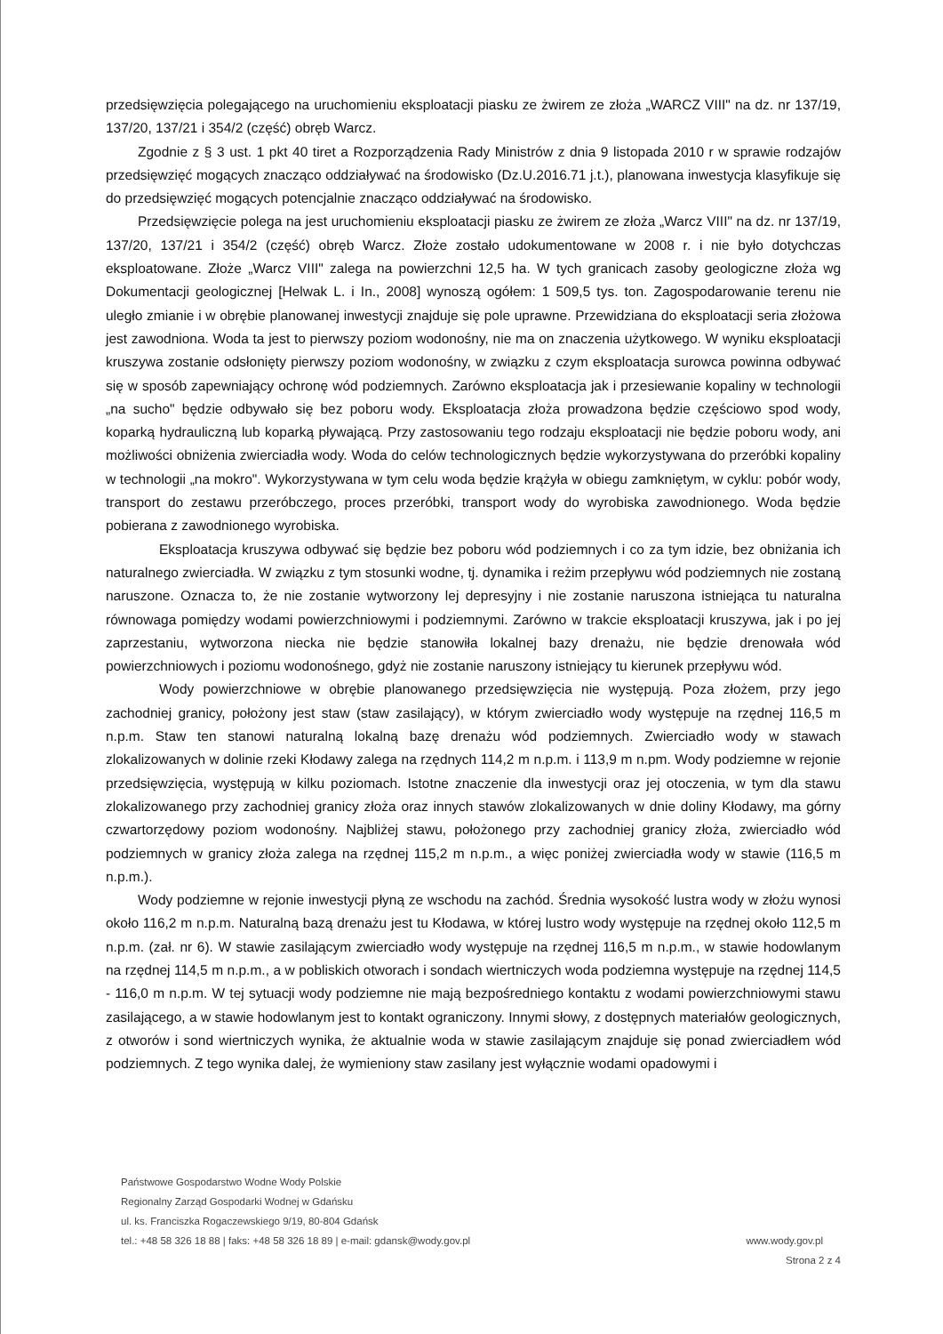przedsięwzięcia polegającego na uruchomieniu eksploatacji piasku ze żwirem ze złoża „WARCZ VIII" na dz. nr 137/19, 137/20, 137/21 i 354/2 (część) obręb Warcz.
Zgodnie z § 3 ust. 1 pkt 40 tiret a Rozporządzenia Rady Ministrów z dnia 9 listopada 2010 r w sprawie rodzajów przedsięwzięć mogących znacząco oddziaływać na środowisko (Dz.U.2016.71 j.t.), planowana inwestycja klasyfikuje się do przedsięwzięć mogących potencjalnie znacząco oddziaływać na środowisko.
Przedsięwzięcie polega na jest uruchomieniu eksploatacji piasku ze żwirem ze złoża „Warcz VIII" na dz. nr 137/19, 137/20, 137/21 i 354/2 (część) obręb Warcz. Złoże zostało udokumentowane w 2008 r. i nie było dotychczas eksploatowane. Złoże „Warcz VIII" zalega na powierzchni 12,5 ha. W tych granicach zasoby geologiczne złoża wg Dokumentacji geologicznej [Helwak L. i In., 2008] wynoszą ogółem: 1 509,5 tys. ton. Zagospodarowanie terenu nie uległo zmianie i w obrębie planowanej inwestycji znajduje się pole uprawne. Przewidziana do eksploatacji seria złożowa jest zawodniona. Woda ta jest to pierwszy poziom wodonośny, nie ma on znaczenia użytkowego. W wyniku eksploatacji kruszywa zostanie odsłonięty pierwszy poziom wodonośny, w związku z czym eksploatacja surowca powinna odbywać się w sposób zapewniający ochronę wód podziemnych. Zarówno eksploatacja jak i przesiewanie kopaliny w technologii „na sucho" będzie odbywało się bez poboru wody. Eksploatacja złoża prowadzona będzie częściowo spod wody, koparką hydrauliczną lub koparką pływającą. Przy zastosowaniu tego rodzaju eksploatacji nie będzie poboru wody, ani możliwości obniżenia zwierciadła wody. Woda do celów technologicznych będzie wykorzystywana do przeróbki kopaliny w technologii „na mokro". Wykorzystywana w tym celu woda będzie krążyła w obiegu zamkniętym, w cyklu: pobór wody, transport do zestawu przeróbczego, proces przeróbki, transport wody do wyrobiska zawodnionego. Woda będzie pobierana z zawodnionego wyrobiska.
Eksploatacja kruszywa odbywać się będzie bez poboru wód podziemnych i co za tym idzie, bez obniżania ich naturalnego zwierciadła. W związku z tym stosunki wodne, tj. dynamika i reżim przepływu wód podziemnych nie zostaną naruszone. Oznacza to, że nie zostanie wytworzony lej depresyjny i nie zostanie naruszona istniejąca tu naturalna równowaga pomiędzy wodami powierzchniowymi i podziemnymi. Zarówno w trakcie eksploatacji kruszywa, jak i po jej zaprzestaniu, wytworzona niecka nie będzie stanowiła lokalnej bazy drenażu, nie będzie drenowała wód powierzchniowych i poziomu wodonośnego, gdyż nie zostanie naruszony istniejący tu kierunek przepływu wód.
Wody powierzchniowe w obrębie planowanego przedsięwzięcia nie występują. Poza złożem, przy jego zachodniej granicy, położony jest staw (staw zasilający), w którym zwierciadło wody występuje na rzędnej 116,5 m n.p.m. Staw ten stanowi naturalną lokalną bazę drenażu wód podziemnych. Zwierciadło wody w stawach zlokalizowanych w dolinie rzeki Kłodawy zalega na rzędnych 114,2 m n.p.m. i 113,9 m n.pm. Wody podziemne w rejonie przedsięwzięcia, występują w kilku poziomach. Istotne znaczenie dla inwestycji oraz jej otoczenia, w tym dla stawu zlokalizowanego przy zachodniej granicy złoża oraz innych stawów zlokalizowanych w dnie doliny Kłodawy, ma górny czwartorzędowy poziom wodonośny. Najbliżej stawu, położonego przy zachodniej granicy złoża, zwierciadło wód podziemnych w granicy złoża zalega na rzędnej 115,2 m n.p.m., a więc poniżej zwierciadła wody w stawie (116,5 m n.p.m.).
Wody podziemne w rejonie inwestycji płyną ze wschodu na zachód. Średnia wysokość lustra wody w złożu wynosi około 116,2 m n.p.m. Naturalną bazą drenażu jest tu Kłodawa, w której lustro wody występuje na rzędnej około 112,5 m n.p.m. (zał. nr 6). W stawie zasilającym zwierciadło wody występuje na rzędnej 116,5 m n.p.m., w stawie hodowlanym na rzędnej 114,5 m n.p.m., a w pobliskich otworach i sondach wiertniczych woda podziemna występuje na rzędnej 114,5 - 116,0 m n.p.m. W tej sytuacji wody podziemne nie mają bezpośredniego kontaktu z wodami powierzchniowymi stawu zasilającego, a w stawie hodowlanym jest to kontakt ograniczony. Innymi słowy, z dostępnych materiałów geologicznych, z otworów i sond wiertniczych wynika, że aktualnie woda w stawie zasilającym znajduje się ponad zwierciadłem wód podziemnych. Z tego wynika dalej, że wymieniony staw zasilany jest wyłącznie wodami opadowymi i
Państwowe Gospodarstwo Wodne Wody Polskie
Regionalny Zarząd Gospodarki Wodnej w Gdańsku
ul. ks. Franciszka Rogaczewskiego 9/19, 80-804 Gdańsk
tel.: +48 58 326 18 88 | faks: +48 58 326 18 89 | e-mail: gdansk@wody.gov.pl www.wody.gov.pl
Strona 2 z 4